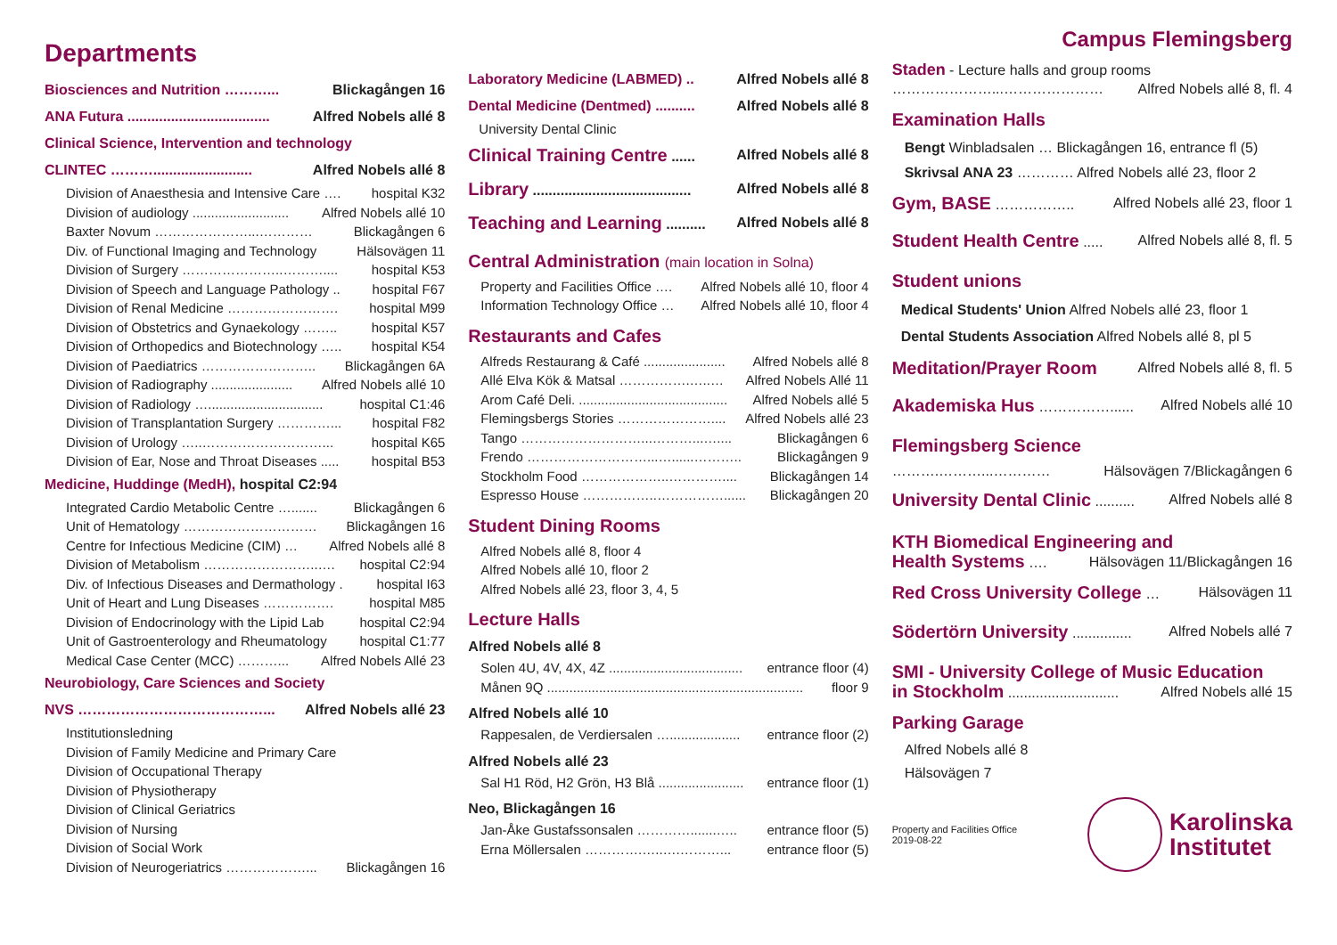Departments
Biosciences and Nutrition ………... Blickagången 16
ANA Futura .................................... Alfred Nobels allé 8
Clinical Science, Intervention and technology
CLINTEC ………......................... Alfred Nobels allé 8
Division of Anaesthesia and Intensive Care …. hospital K32
Division of audiology .......................... Alfred Nobels allé 10
Baxter Novum …………………...………… Blickagången 6
Div. of Functional Imaging and Technology Hälsovägen 11
Division of Surgery …………………..……….... hospital K53
Division of Speech and Language Pathology .. hospital F67
Division of Renal Medicine ……………………. hospital M99
Division of Obstetrics and Gynaekology …….. hospital K57
Division of Orthopedics and Biotechnology ….. hospital K54
Division of Paediatrics …………………….. Blickagången 6A
Division of Radiography ...................... Alfred Nobels allé 10
Division of Radiology …............................... hospital C1:46
Division of Transplantation Surgery …………... hospital F82
Division of Urology …..………………………... hospital K65
Division of Ear, Nose and Throat Diseases ..... hospital B53
Medicine, Huddinge (MedH), hospital C2:94
Integrated Cardio Metabolic Centre …....... Blickagången 6
Unit of Hematology ………………………… Blickagången 16
Centre for Infectious Medicine (CIM) … Alfred Nobels allé 8
Division of Metabolism ……………………..…. hospital C2:94
Div. of Infectious Diseases and Dermathology . hospital I63
Unit of Heart and Lung Diseases ……………. hospital M85
Division of Endocrinology with the Lipid Lab hospital C2:94
Unit of Gastroenterology and Rheumatology hospital C1:77
Medical Case Center (MCC) ………... Alfred Nobels Allé 23
Neurobiology, Care Sciences and Society
NVS …………………………………... Alfred Nobels allé 23
Institutionsledning
Division of Family Medicine and Primary Care
Division of Occupational Therapy
Division of Physiotherapy
Division of Clinical Geriatrics
Division of Nursing
Division of Social Work
Division of Neurogeriatrics ………………... Blickagången 16
Laboratory Medicine (LABMED) .. Alfred Nobels allé 8
Dental Medicine (Dentmed) .......... Alfred Nobels allé 8
University Dental Clinic
Clinical Training Centre ...... Alfred Nobels allé 8
Library ........................................ Alfred Nobels allé 8
Teaching and Learning .......... Alfred Nobels allé 8
Central Administration (main location in Solna)
Property and Facilities Office …. Alfred Nobels allé 10, floor 4
Information Technology Office … Alfred Nobels allé 10, floor 4
Restaurants and Cafes
Alfreds Restaurang & Café ...................... Alfred Nobels allé 8
Allé Elva Kök & Matsal …………….…..… Alfred Nobels Allé 11
Arom Café Deli. ........................................ Alfred Nobels allé 5
Flemingsbergs Stories ………………….... Alfred Nobels allé 23
Tango ………………………...………...….... Blickagången 6
Frendo ………………………...…......……….. Blickagången 9
Stockholm Food ………………..………….... Blickagången 14
Espresso House ……………..……………...... Blickagången 20
Student Dining Rooms
Alfred Nobels allé 8, floor 4
Alfred Nobels allé 10, floor 2
Alfred Nobels allé 23, floor 3, 4, 5
Lecture Halls
Alfred Nobels allé 8
Solen 4U, 4V, 4X, 4Z .................................... entrance floor (4)
Månen 9Q ..................................................................... floor 9
Alfred Nobels allé 10
Rappesalen, de Verdiersalen …................... entrance floor (2)
Alfred Nobels allé 23
Sal H1 Röd, H2 Grön, H3 Blå ....................... entrance floor (1)
Neo, Blickagången 16
Jan-Åke Gustafssonsalen ………….......….. entrance floor (5)
Erna Möllersalen ………….…..….………... entrance floor (5)
Campus Flemingsberg
Staden - Lecture halls and group rooms
…………………...………………… Alfred Nobels allé 8, fl. 4
Examination Halls
Bengt Winbladsalen … Blickagången 16, entrance fl (5)
Skrivsal ANA 23 ………… Alfred Nobels allé 23, floor 2
Gym, BASE …………….. Alfred Nobels allé 23, floor 1
Student Health Centre ..... Alfred Nobels allé 8, fl. 5
Student unions
Medical Students' Union Alfred Nobels allé 23, floor 1
Dental Students Association Alfred Nobels allé 8, pl 5
Meditation/Prayer Room Alfred Nobels allé 8, fl. 5
Akademiska Hus ……………...... Alfred Nobels allé 10
Flemingsberg Science
……….………...………… Hälsovägen 7/Blickagången 6
University Dental Clinic .......... Alfred Nobels allé 8
KTH Biomedical Engineering and
Health Systems …. Hälsovägen 11/Blickagången 16
Red Cross University College … Hälsovägen 11
Södertörn University ............... Alfred Nobels allé 7
SMI - University College of Music Education
in Stockholm ............................ Alfred Nobels allé 15
Parking Garage
Alfred Nobels allé 8
Hälsovägen 7
Property and Facilities Office
2019-08-22
Karolinska
Institutet